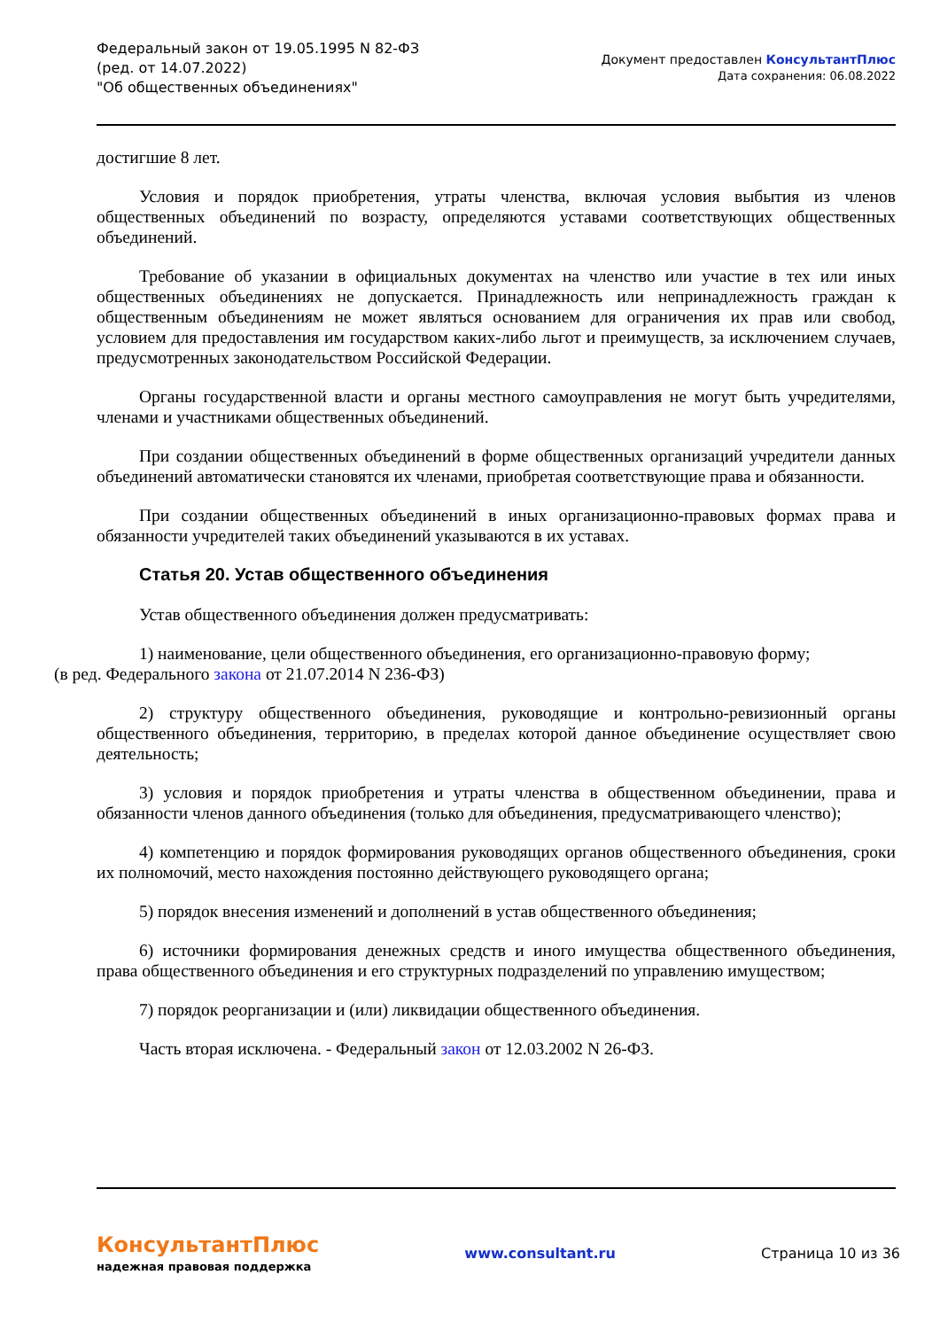Федеральный закон от 19.05.1995 N 82-ФЗ
(ред. от 14.07.2022)
"Об общественных объединениях"
Документ предоставлен КонсультантПлюс
Дата сохранения: 06.08.2022
достигшие 8 лет.
Условия и порядок приобретения, утраты членства, включая условия выбытия из членов общественных объединений по возрасту, определяются уставами соответствующих общественных объединений.
Требование об указании в официальных документах на членство или участие в тех или иных общественных объединениях не допускается. Принадлежность или непринадлежность граждан к общественным объединениям не может являться основанием для ограничения их прав или свобод, условием для предоставления им государством каких-либо льгот и преимуществ, за исключением случаев, предусмотренных законодательством Российской Федерации.
Органы государственной власти и органы местного самоуправления не могут быть учредителями, членами и участниками общественных объединений.
При создании общественных объединений в форме общественных организаций учредители данных объединений автоматически становятся их членами, приобретая соответствующие права и обязанности.
При создании общественных объединений в иных организационно-правовых формах права и обязанности учредителей таких объединений указываются в их уставах.
Статья 20. Устав общественного объединения
Устав общественного объединения должен предусматривать:
1) наименование, цели общественного объединения, его организационно-правовую форму;
(в ред. Федерального закона от 21.07.2014 N 236-ФЗ)
2) структуру общественного объединения, руководящие и контрольно-ревизионный органы общественного объединения, территорию, в пределах которой данное объединение осуществляет свою деятельность;
3) условия и порядок приобретения и утраты членства в общественном объединении, права и обязанности членов данного объединения (только для объединения, предусматривающего членство);
4) компетенцию и порядок формирования руководящих органов общественного объединения, сроки их полномочий, место нахождения постоянно действующего руководящего органа;
5) порядок внесения изменений и дополнений в устав общественного объединения;
6) источники формирования денежных средств и иного имущества общественного объединения, права общественного объединения и его структурных подразделений по управлению имуществом;
7) порядок реорганизации и (или) ликвидации общественного объединения.
Часть вторая исключена. - Федеральный закон от 12.03.2002 N 26-ФЗ.
КонсультантПлюс
надежная правовая поддержка
www.consultant.ru Страница 10 из 36